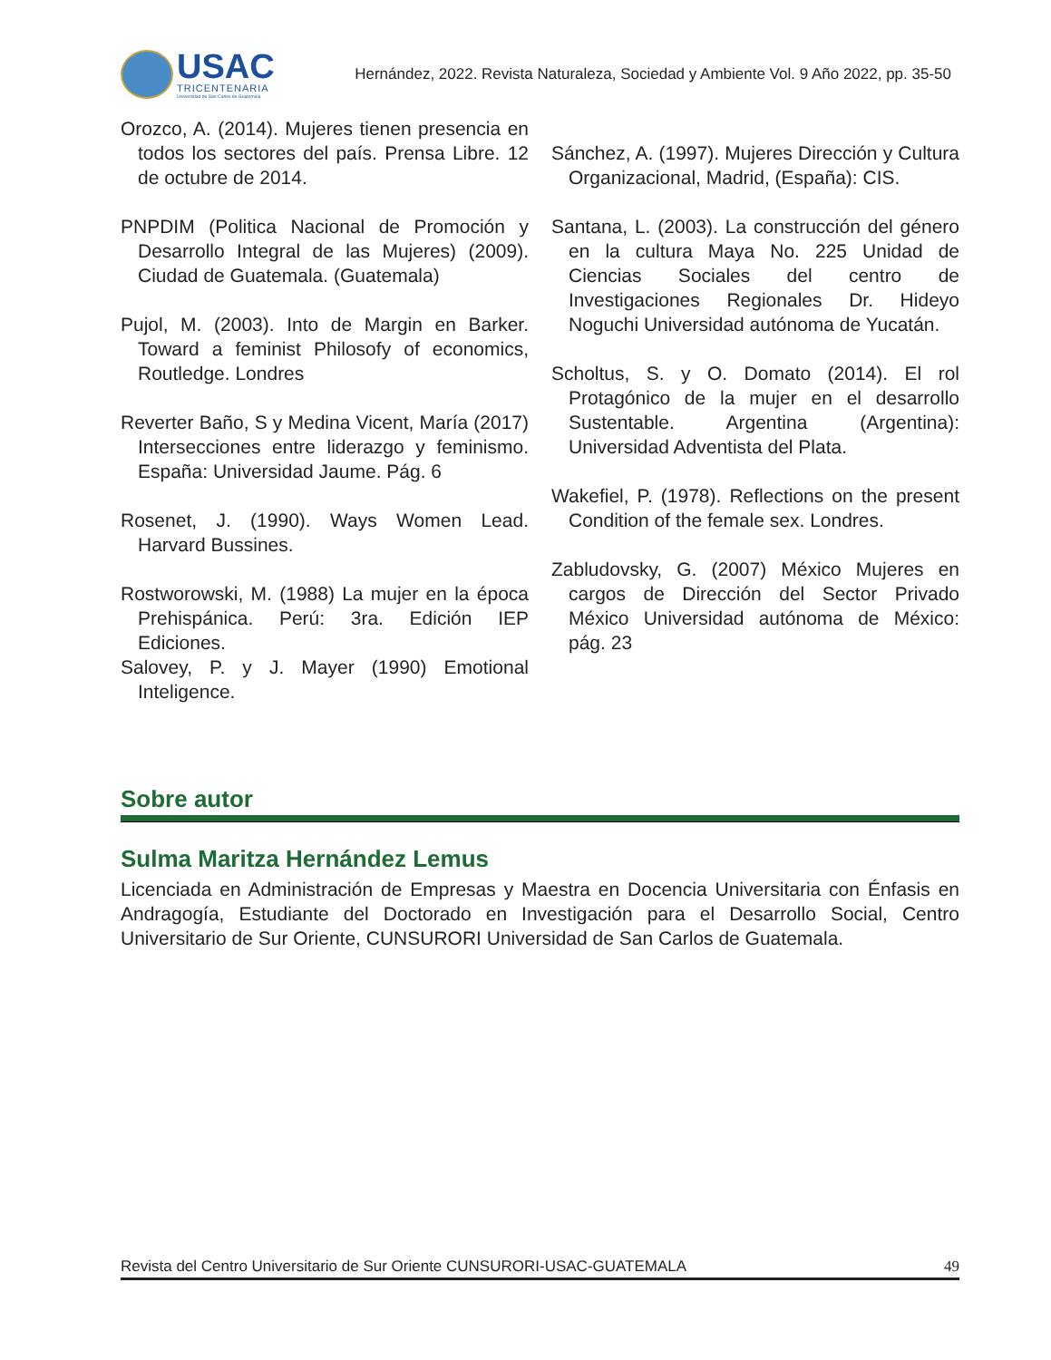USAC
TRICENTENARIA
Universidad de San Carlos de Guatemala
Hernández, 2022. Revista Naturaleza, Sociedad y Ambiente Vol. 9 Año 2022, pp. 35-50
Orozco, A. (2014). Mujeres tienen presencia en todos los sectores del país. Prensa Libre. 12 de octubre de 2014.
PNPDIM (Politica Nacional de Promoción y Desarrollo Integral de las Mujeres) (2009). Ciudad de Guatemala. (Guatemala)
Pujol, M. (2003). Into de Margin en Barker. Toward a feminist Philosofy of economics, Routledge. Londres
Reverter Baño, S y Medina Vicent, María (2017) Intersecciones entre liderazgo y feminismo. España: Universidad Jaume. Pág. 6
Rosenet, J. (1990). Ways Women Lead. Harvard Bussines.
Rostworowski, M. (1988) La mujer en la época Prehispánica. Perú: 3ra. Edición IEP Ediciones.
Salovey, P. y J. Mayer (1990) Emotional Inteligence.
Sánchez, A. (1997). Mujeres Dirección y Cultura Organizacional, Madrid, (España): CIS.
Santana, L. (2003). La construcción del género en la cultura Maya No. 225 Unidad de Ciencias Sociales del centro de Investigaciones Regionales Dr. Hideyo Noguchi Universidad autónoma de Yucatán.
Scholtus, S. y O. Domato (2014). El rol Protagónico de la mujer en el desarrollo Sustentable. Argentina (Argentina): Universidad Adventista del Plata.
Wakefiel, P. (1978). Reflections on the present Condition of the female sex. Londres.
Zabludovsky, G. (2007) México Mujeres en cargos de Dirección del Sector Privado México Universidad autónoma de México: pág. 23
Sobre autor
Sulma Maritza Hernández Lemus
Licenciada en Administración de Empresas y Maestra en Docencia Universitaria con Énfasis en Andragogía, Estudiante del Doctorado en Investigación para el Desarrollo Social, Centro Universitario de Sur Oriente, CUNSURORI Universidad de San Carlos de Guatemala.
Revista del Centro Universitario de Sur Oriente CUNSURORI-USAC-GUATEMALA 49